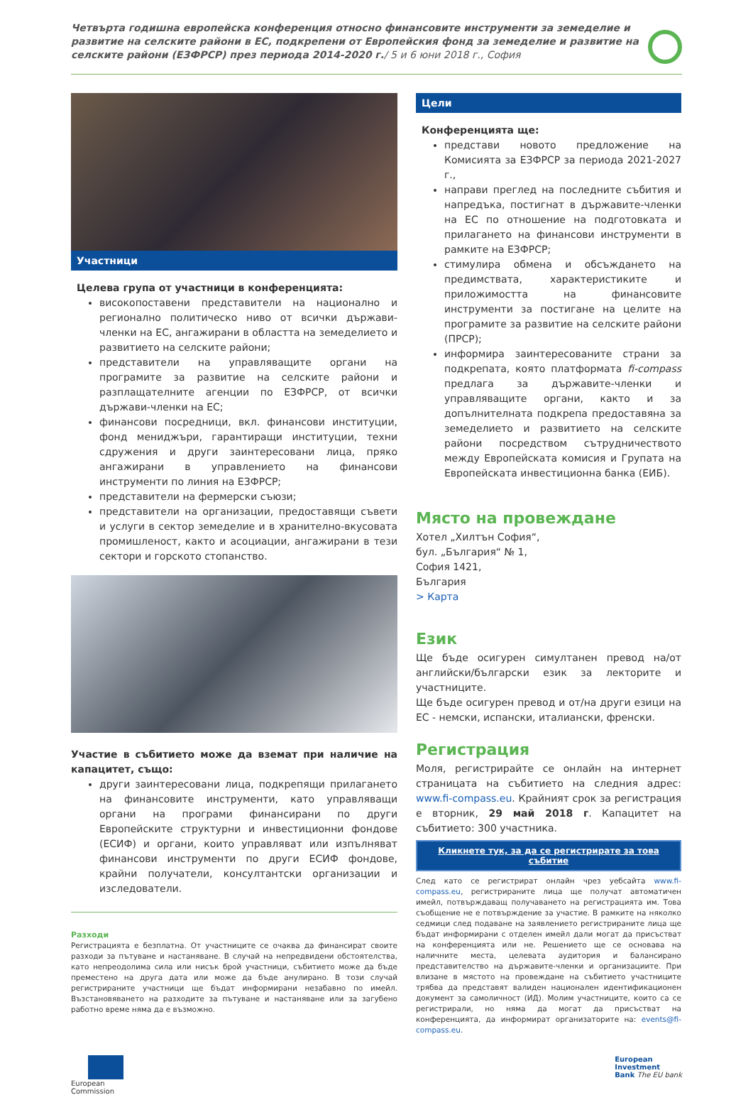Четвърта годишна европейска конференция относно финансовите инструменти за земеделие и развитие на селските райони в ЕС, подкрепени от Европейския фонд за земеделие и развитие на селските райони (ЕЗФРСР) през периода 2014-2020 г./ 5 и 6 юни 2018 г., София
Участници
Целева група от участници в конференцията:
високопоставени представители на национално и регионално политическо ниво от всички държави-членки на ЕС, ангажирани в областта на земеделието и развитието на селските райони;
представители на управляващите органи на програмите за развитие на селските райони и разплащателните агенции по ЕЗФРСР, от всички държави-членки на ЕС;
финансови посредници, вкл. финансови институции, фонд мениджъри, гарантиращи институции, техни сдружения и други заинтересовани лица, пряко ангажирани в управлението на финансови инструменти по линия на ЕЗФРСР;
представители на фермерски съюзи;
представители на организации, предоставящи съвети и услуги в сектор земеделие и в хранително-вкусовата промишленост, както и асоциации, ангажирани в тези сектори и горското стопанство.
Участие в събитието може да вземат при наличие на капацитет, също:
други заинтересовани лица, подкрепящи прилагането на финансовите инструменти, като управляващи органи на програми финансирани по други Европейските структурни и инвестиционни фондове (ЕСИФ) и органи, които управляват или изпълняват финансови инструменти по други ЕСИФ фондове, крайни получатели, консултантски организации и изследователи.
Разходи
Регистрацията е безплатна. От участниците се очаква да финансират своите разходи за пътуване и настаняване. В случай на непредвидени обстоятелства, като непреодолима сила или нисък брой участници, събитието може да бъде преместено на друга дата или може да бъде анулирано. В този случай регистрираните участници ще бъдат информирани незабавно по имейл. Възстановяването на разходите за пътуване и настаняване или за загубено работно време няма да е възможно.
Цели
Конференцията ще:
представи новото предложение на Комисията за ЕЗФРСР за периода 2021-2027 г.,
направи преглед на последните събития и напредъка, постигнат в държавите-членки на ЕС по отношение на подготовката и прилагането на финансови инструменти в рамките на ЕЗФРСР;
стимулира обмена и обсъждането на предимствата, характеристиките и приложимостта на финансовите инструменти за постигане на целите на програмите за развитие на селските райони (ПРСР);
информира заинтересованите страни за подкрепата, която платформата fi-compass предлага за държавите-членки и управляващите органи, както и за допълнителната подкрепа предоставяна за земеделието и развитието на селските райони посредством сътрудничеството между Европейската комисия и Групата на Европейската инвестиционна банка (ЕИБ).
Място на провеждане
Хотел „Хилтън София“,
бул. „България“ № 1,
София 1421,
България
> Карта
Език
Ще бъде осигурен симултанен превод на/от английски/български език за лекторите и участниците.
Ще бъде осигурен превод и от/на други езици на ЕС - немски, испански, италиански, френски.
Регистрация
Моля, регистрирайте се онлайн на интернет страницата на събитието на следния адрес: www.fi-compass.eu. Крайният срок за регистрация е вторник, 29 май 2018 г. Капацитет на събитието: 300 участника.
Кликнете тук, за да се регистрирате за това събитие
След като се регистрират онлайн чрез уебсайта www.fi-compass.eu, регистрираните лица ще получат автоматичен имейл, потвърждаващ получаването на регистрацията им. Това съобщение не е потвърждение за участие. В рамките на няколко седмици след подаване на заявлението регистрираните лица ще бъдат информирани с отделен имейл дали могат да присъстват на конференцията или не. Решението ще се основава на наличните места, целевата аудитория и балансирано представителство на държавите-членки и организациите. При влизане в мястото на провеждане на събитието участниците трябва да представят валиден национален идентификационен документ за самоличност (ИД). Молим участниците, които са се регистрирали, но няма да могат да присъстват на конференцията, да информират организаторите на: events@fi-compass.eu.
European
Commission
European
Investment
Bank The EU bank